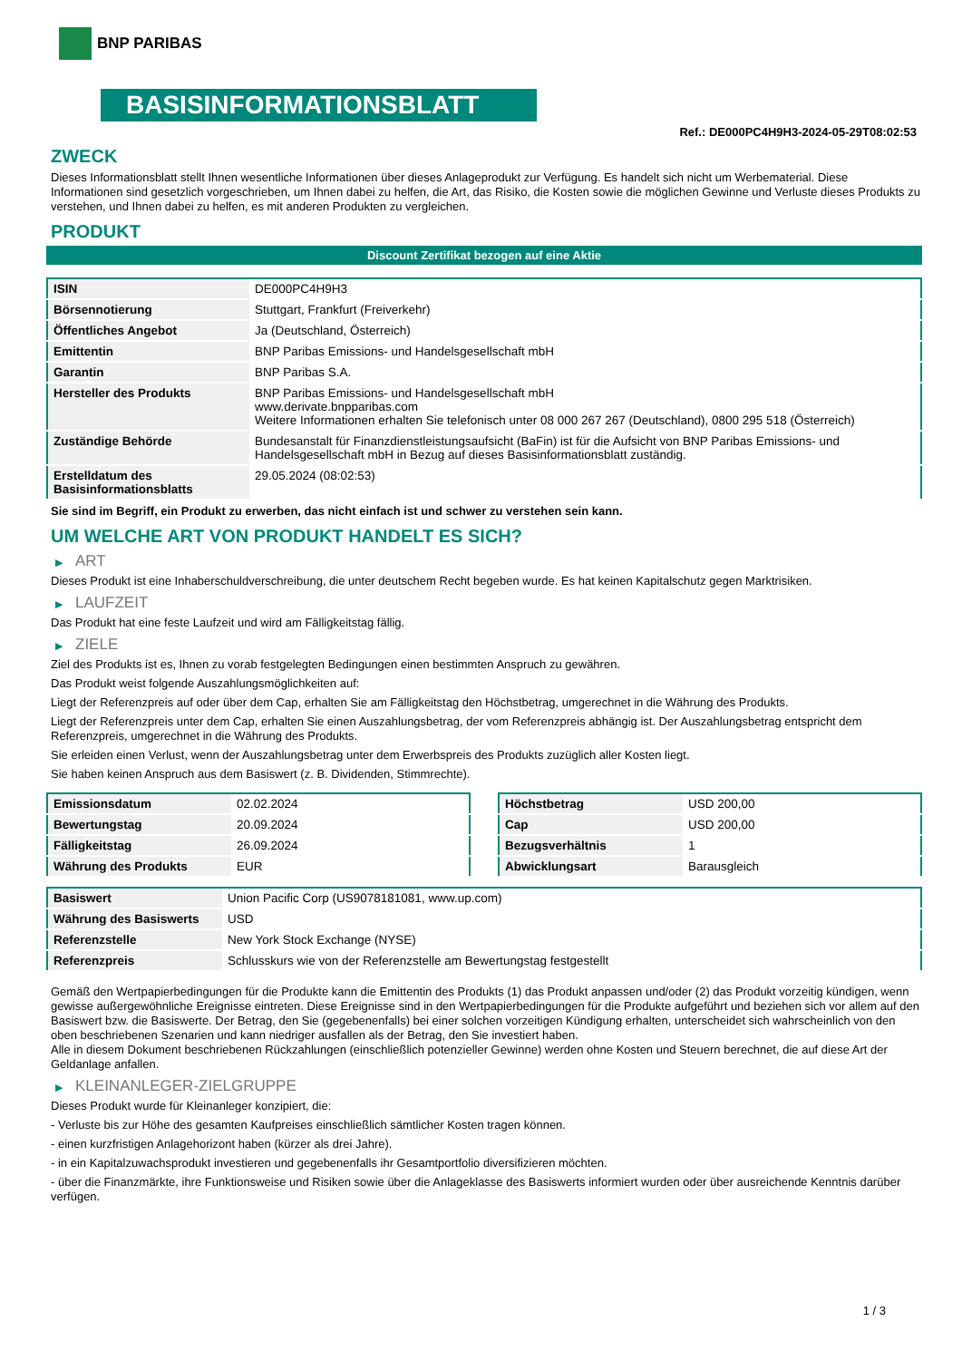BNP PARIBAS
BASISINFORMATIONSBLATT
Ref.: DE000PC4H9H3-2024-05-29T08:02:53
ZWECK
Dieses Informationsblatt stellt Ihnen wesentliche Informationen über dieses Anlageprodukt zur Verfügung. Es handelt sich nicht um Werbematerial. Diese Informationen sind gesetzlich vorgeschrieben, um Ihnen dabei zu helfen, die Art, das Risiko, die Kosten sowie die möglichen Gewinne und Verluste dieses Produkts zu verstehen, und Ihnen dabei zu helfen, es mit anderen Produkten zu vergleichen.
PRODUKT
Discount Zertifikat bezogen auf eine Aktie
| ISIN | DE000PC4H9H3 |
| Börsennotierung | Stuttgart, Frankfurt (Freiverkehr) |
| Öffentliches Angebot | Ja (Deutschland, Österreich) |
| Emittentin | BNP Paribas Emissions- und Handelsgesellschaft mbH |
| Garantin | BNP Paribas S.A. |
| Hersteller des Produkts | BNP Paribas Emissions- und Handelsgesellschaft mbH www.derivate.bnpparibas.com Weitere Informationen erhalten Sie telefonisch unter 08 000 267 267 (Deutschland), 0800 295 518 (Österreich) |
| Zuständige Behörde | Bundesanstalt für Finanzdienstleistungsaufsicht (BaFin) ist für die Aufsicht von BNP Paribas Emissions- und Handelsgesellschaft mbH in Bezug auf dieses Basisinformationsblatt zuständig. |
| Erstelldatum des Basisinformationsblatts | 29.05.2024 (08:02:53) |
Sie sind im Begriff, ein Produkt zu erwerben, das nicht einfach ist und schwer zu verstehen sein kann.
UM WELCHE ART VON PRODUKT HANDELT ES SICH?
▶ ART
Dieses Produkt ist eine Inhaberschuldverschreibung, die unter deutschem Recht begeben wurde. Es hat keinen Kapitalschutz gegen Marktrisiken.
▶ LAUFZEIT
Das Produkt hat eine feste Laufzeit und wird am Fälligkeitstag fällig.
▶ ZIELE
Ziel des Produkts ist es, Ihnen zu vorab festgelegten Bedingungen einen bestimmten Anspruch zu gewähren.
Das Produkt weist folgende Auszahlungsmöglichkeiten auf:
Liegt der Referenzpreis auf oder über dem Cap, erhalten Sie am Fälligkeitstag den Höchstbetrag, umgerechnet in die Währung des Produkts.
Liegt der Referenzpreis unter dem Cap, erhalten Sie einen Auszahlungsbetrag, der vom Referenzpreis abhängig ist. Der Auszahlungsbetrag entspricht dem Referenzpreis, umgerechnet in die Währung des Produkts.
Sie erleiden einen Verlust, wenn der Auszahlungsbetrag unter dem Erwerbspreis des Produkts zuzüglich aller Kosten liegt.
Sie haben keinen Anspruch aus dem Basiswert (z. B. Dividenden, Stimmrechte).
| Emissionsdatum | 02.02.2024 |
| Bewertungstag | 20.09.2024 |
| Fälligkeitstag | 26.09.2024 |
| Währung des Produkts | EUR |
| Höchstbetrag | USD 200,00 |
| Cap | USD 200,00 |
| Bezugsverhältnis | 1 |
| Abwicklungsart | Barausgleich |
| Basiswert | Union Pacific Corp (US9078181081, www.up.com) |
| Währung des Basiswerts | USD |
| Referenzstelle | New York Stock Exchange (NYSE) |
| Referenzpreis | Schlusskurs wie von der Referenzstelle am Bewertungstag festgestellt |
Gemäß den Wertpapierbedingungen für die Produkte kann die Emittentin des Produkts (1) das Produkt anpassen und/oder (2) das Produkt vorzeitig kündigen, wenn gewisse außergewöhnliche Ereignisse eintreten. Diese Ereignisse sind in den Wertpapierbedingungen für die Produkte aufgeführt und beziehen sich vor allem auf den Basiswert bzw. die Basiswerte. Der Betrag, den Sie (gegebenenfalls) bei einer solchen vorzeitigen Kündigung erhalten, unterscheidet sich wahrscheinlich von den oben beschriebenen Szenarien und kann niedriger ausfallen als der Betrag, den Sie investiert haben.
Alle in diesem Dokument beschriebenen Rückzahlungen (einschließlich potenzieller Gewinne) werden ohne Kosten und Steuern berechnet, die auf diese Art der Geldanlage anfallen.
▶ KLEINANLEGER-ZIELGRUPPE
Dieses Produkt wurde für Kleinanleger konzipiert, die:
- Verluste bis zur Höhe des gesamten Kaufpreises einschließlich sämtlicher Kosten tragen können.
- einen kurzfristigen Anlagehorizont haben (kürzer als drei Jahre).
- in ein Kapitalzuwachsprodukt investieren und gegebenenfalls ihr Gesamtportfolio diversifizieren möchten.
- über die Finanzmärkte, ihre Funktionsweise und Risiken sowie über die Anlageklasse des Basiswerts informiert wurden oder über ausreichende Kenntnis darüber verfügen.
1 / 3